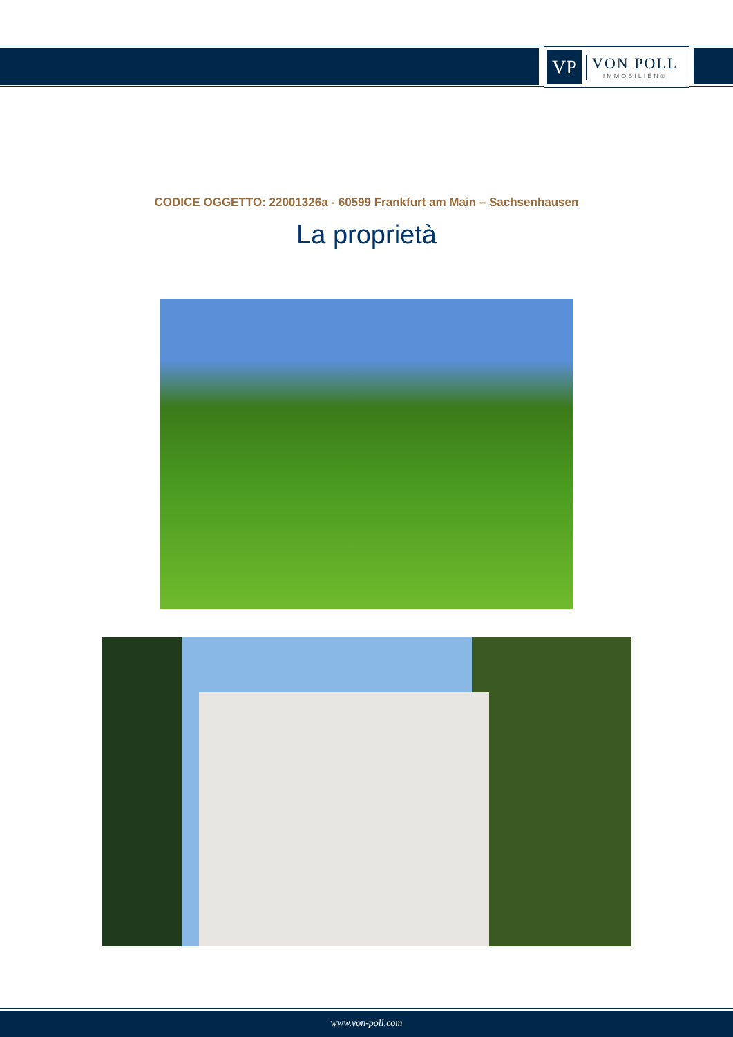VP
VON POLL
IMMOBILIEN®
CODICE OGGETTO: 22001326a - 60599 Frankfurt am Main – Sachsenhausen
La proprietà
www.von-poll.com